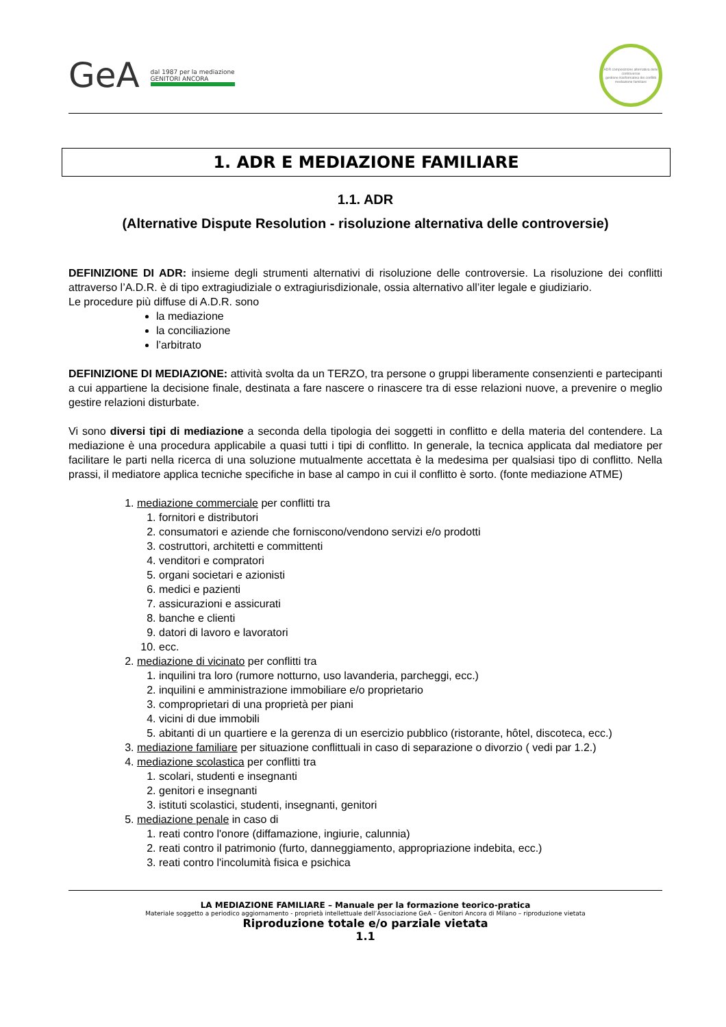GeA dal 1987 per la mediazione
GENITORI ANCORA
ADR composizione alternativa delle controversie
gestione trasformativa dei conflitti
mediazione familiare
1. ADR E MEDIAZIONE FAMILIARE
1.1. ADR
(Alternative Dispute Resolution - risoluzione alternativa delle controversie)
DEFINIZIONE DI ADR: insieme degli strumenti alternativi di risoluzione delle controversie. La risoluzione dei conflitti attraverso l’A.D.R. è di tipo extragiudiziale o extragiurisdizionale, ossia alternativo all’iter legale e giudiziario.
Le procedure più diffuse di A.D.R. sono
la mediazione
la conciliazione
l’arbitrato
DEFINIZIONE DI MEDIAZIONE: attività svolta da un TERZO, tra persone o gruppi liberamente consenzienti e partecipanti a cui appartiene la decisione finale, destinata a fare nascere o rinascere tra di esse relazioni nuove, a prevenire o meglio gestire relazioni disturbate.
Vi sono diversi tipi di mediazione a seconda della tipologia dei soggetti in conflitto e della materia del contendere. La mediazione è una procedura applicabile a quasi tutti i tipi di conflitto. In generale, la tecnica applicata dal mediatore per facilitare le parti nella ricerca di una soluzione mutualmente accettata è la medesima per qualsiasi tipo di conflitto. Nella prassi, il mediatore applica tecniche specifiche in base al campo in cui il conflitto è sorto. (fonte mediazione ATME)
1. mediazione commerciale per conflitti tra
1. fornitori e distributori
2. consumatori e aziende che forniscono/vendono servizi e/o prodotti
3. costruttori, architetti e committenti
4. venditori e compratori
5. organi societari e azionisti
6. medici e pazienti
7. assicurazioni e assicurati
8. banche e clienti
9. datori di lavoro e lavoratori
10. ecc.
2. mediazione di vicinato per conflitti tra
1. inquilini tra loro (rumore notturno, uso lavanderia, parcheggi, ecc.)
2. inquilini e amministrazione immobiliare e/o proprietario
3. comproprietari di una proprietà per piani
4. vicini di due immobili
5. abitanti di un quartiere e la gerenza di un esercizio pubblico (ristorante, hôtel, discoteca, ecc.)
3. mediazione familiare per situazione conflittuali in caso di separazione o divorzio ( vedi par 1.2.)
4. mediazione scolastica per conflitti tra
1. scolari, studenti e insegnanti
2. genitori e insegnanti
3. istituti scolastici, studenti, insegnanti, genitori
5. mediazione penale in caso di
1. reati contro l'onore (diffamazione, ingiurie, calunnia)
2. reati contro il patrimonio (furto, danneggiamento, appropriazione indebita, ecc.)
3. reati contro l'incolumità fisica e psichica
LA MEDIAZIONE FAMILIARE – Manuale per la formazione teorico-pratica
Materiale soggetto a periodico aggiornamento - proprietà intellettuale dell’Associazione GeA – Genitori Ancora di Milano – riproduzione vietata
Riproduzione totale e/o parziale vietata
1.1